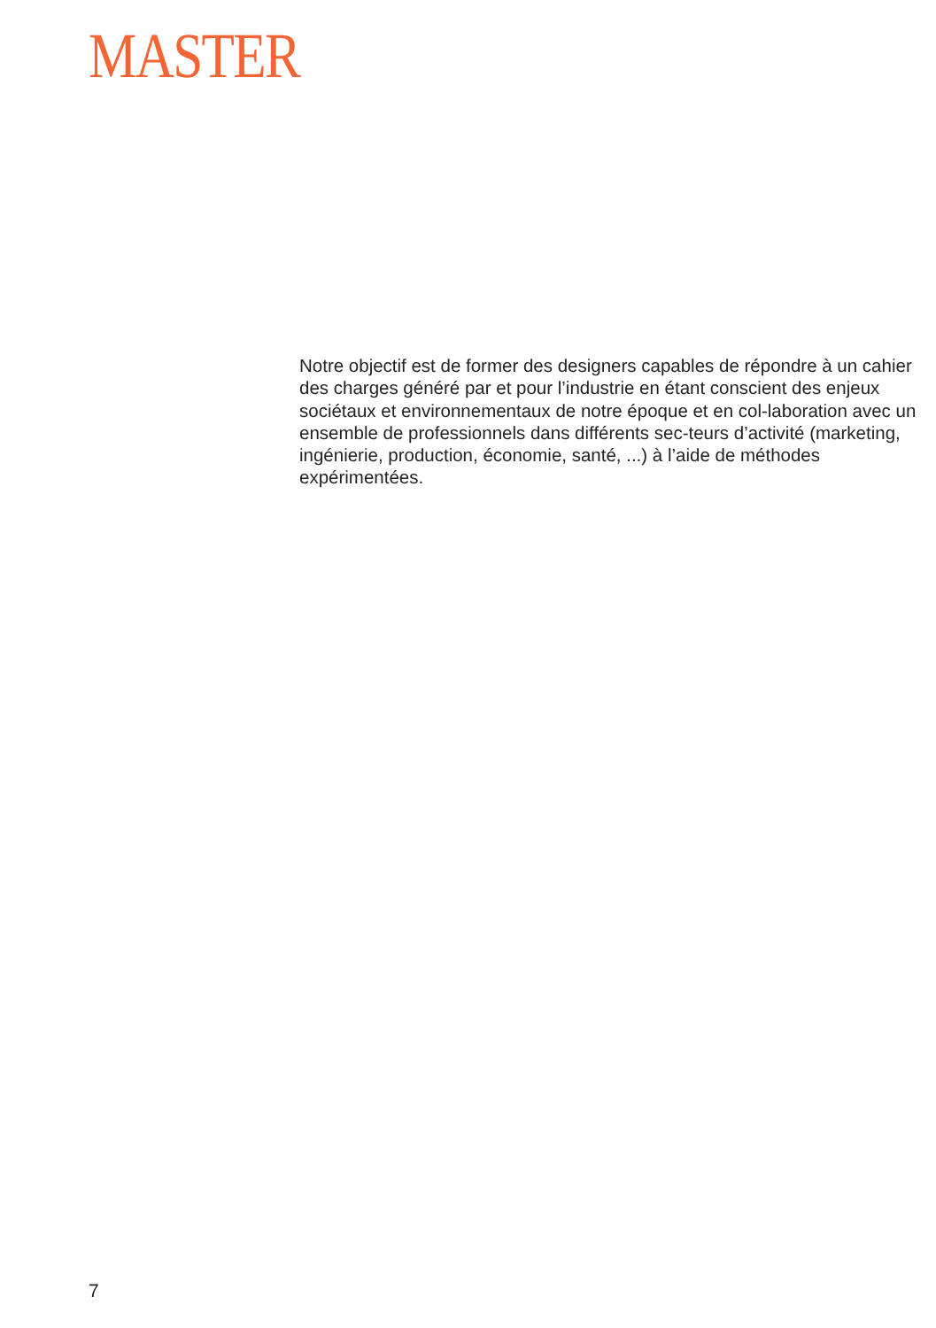MASTER
Notre objectif est de former des designers capables de répondre à un cahier des charges généré par et pour l’industrie en étant conscient des enjeux sociétaux et environnementaux de notre époque et en col-laboration avec un ensemble de professionnels dans différents sec-teurs d’activité (marketing, ingénierie, production, économie, santé, ...) à l’aide de méthodes expérimentées.
7